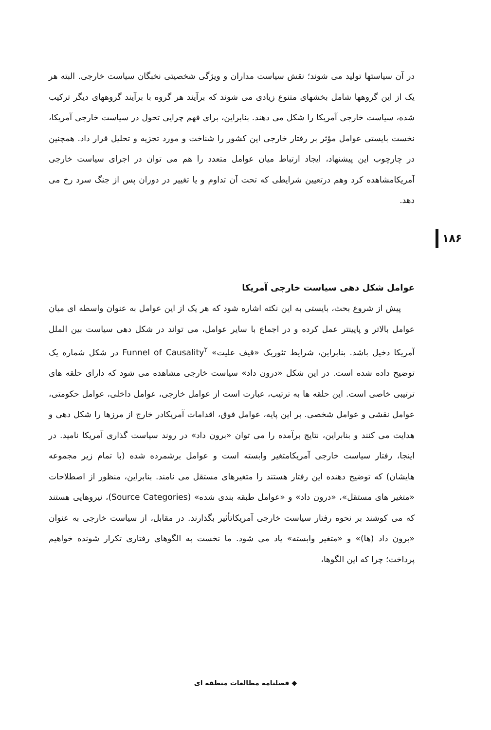در آن سیاستها تولید می شوند؛ نقش سیاست مداران و ویژگی شخصیتی نخبگان سیاست خارجی. البته هر یک از این گروهها شامل بخشهای متنوع زیادی می شوند که برآیند هر گروه با برآیند گروههای دیگر ترکیب شده، سیاست خارجی آمریکا را شکل می دهند. بنابراین، برای فهم چرایی تحول در سیاست خارجی آمریکا، نخست بایستی عوامل مؤثر بر رفتار خارجی این کشور را شناخت و مورد تجزیه و تحلیل قرار داد. همچنین در چارچوب این پیشنهاد، ایجاد ارتباط میان عوامل متعدد را هم می توان در اجرای سیاست خارجی آمریکامشاهده کرد وهم درتعیین شرایطی که تحت آن تداوم و یا تغییر در دوران پس از جنگ سرد رخ می دهد.
۱۸۶
عوامل شکل دهی سیاست خارجی آمریکا
پیش از شروع بحث، بایستی به این نکته اشاره شود که هر یک از این عوامل به عنوان واسطه ای میان عوامل بالاتر و پایینتر عمل کرده و در اجماع با سایر عوامل، می تواند در شکل دهی سیاست بین الملل آمریکا دخیل باشد. بنابراین، شرایط تئوریک «قیف علیت» Funnel of Causality<sup>۲</sup> در شکل شماره یک توضیح داده شده است. در این شکل «درون داد» سیاست خارجی مشاهده می شود که دارای حلقه های ترتیبی خاصی است. این حلقه ها به ترتیب، عبارت است از عوامل خارجی، عوامل داخلی، عوامل حکومتی، عوامل نقشی و عوامل شخصی. بر این پایه، عوامل فوق، اقدامات آمریکادر خارج از مرزها را شکل دهی و هدایت می کنند و بنابراین، نتایج برآمده را می توان «برون داد» در روند سیاست گذاری آمریکا نامید. در اینجا، رفتار سیاست خارجی آمریکامتغیر وابسته است و عوامل برشمرده شده (با تمام زیر مجموعه هایشان) که توضیح دهنده این رفتار هستند را متغیرهای مستقل می نامند. بنابراین، منظور از اصطلاحات «متغیر های مستقل»، «درون داد» و «عوامل طبقه بندی شده» (Source Categories)، نیروهایی هستند که می کوشند بر نحوه رفتار سیاست خارجی آمریکاتأثیر بگذارند. در مقابل، از سیاست خارجی به عنوان «برون داد (ها)» و «متغیر وابسته» یاد می شود. ما نخست به الگوهای رفتاری تکرار شونده خواهیم پرداخت؛ چرا که این الگوها،
◆ فصلنامه مطالعات منطقه ای